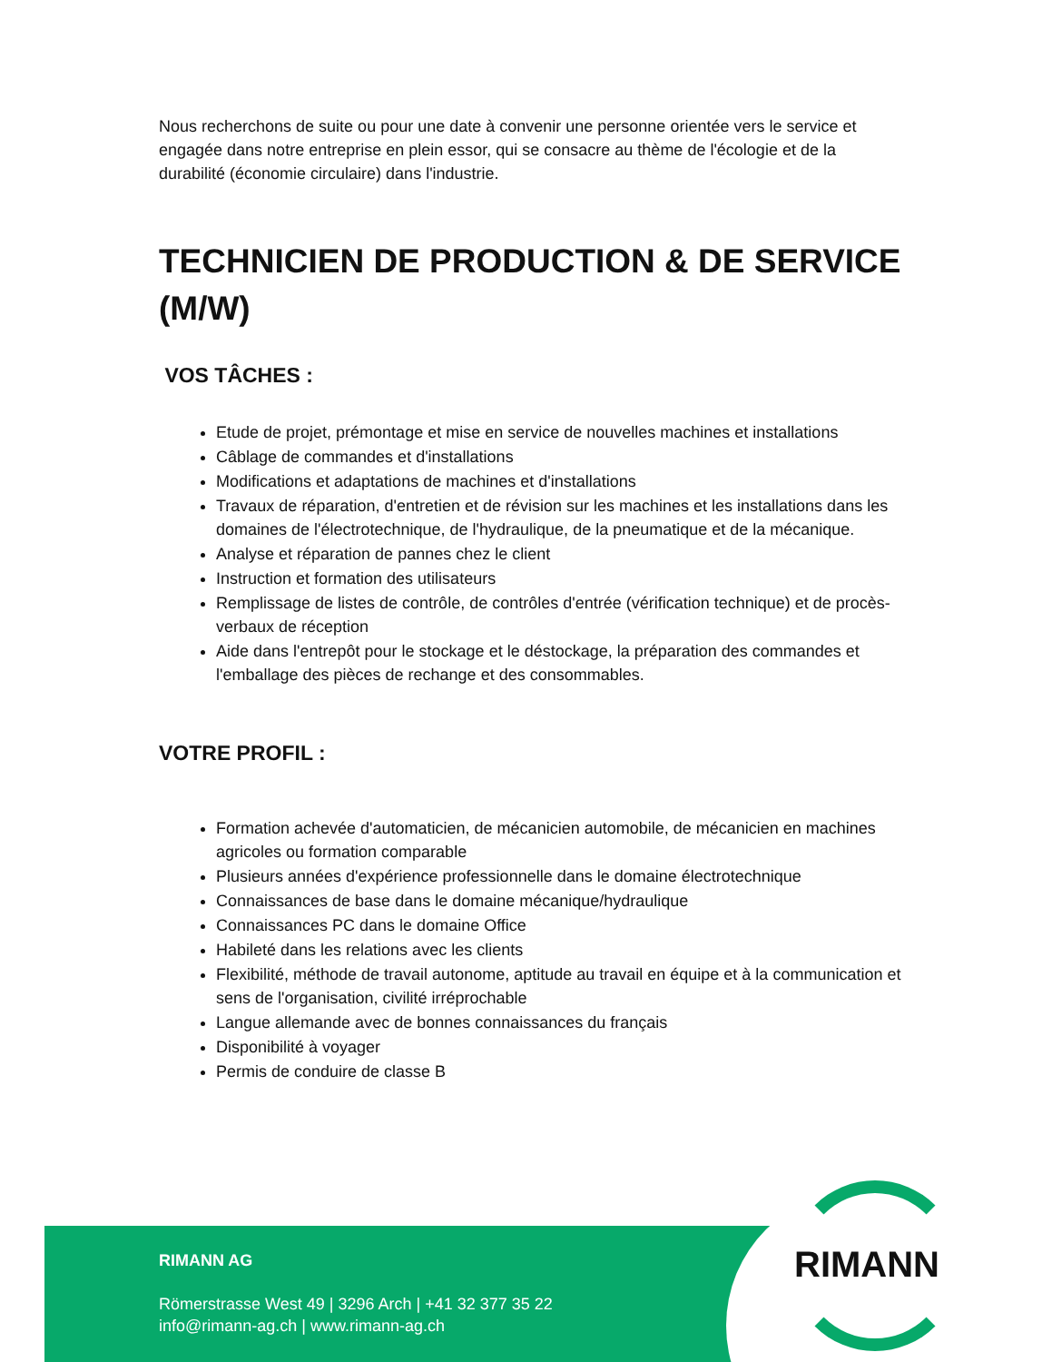Nous recherchons de suite ou pour une date à convenir une personne orientée vers le service et engagée dans notre entreprise en plein essor, qui se consacre au thème de l'écologie et de la durabilité (économie circulaire) dans l'industrie.
TECHNICIEN DE PRODUCTION & DE SERVICE (M/W)
VOS TÂCHES :
Etude de projet, prémontage et mise en service de nouvelles machines et installations
Câblage de commandes et d'installations
Modifications et adaptations de machines et d'installations
Travaux de réparation, d'entretien et de révision sur les machines et les installations dans les domaines de l'électrotechnique, de l'hydraulique, de la pneumatique et de la mécanique.
Analyse et réparation de pannes chez le client
Instruction et formation des utilisateurs
Remplissage de listes de contrôle, de contrôles d'entrée (vérification technique) et de procès-verbaux de réception
Aide dans l'entrepôt pour le stockage et le déstockage, la préparation des commandes et l'emballage des pièces de rechange et des consommables.
VOTRE PROFIL :
Formation achevée d'automaticien, de mécanicien automobile, de mécanicien en machines agricoles ou formation comparable
Plusieurs années d'expérience professionnelle dans le domaine électrotechnique
Connaissances de base dans le domaine mécanique/hydraulique
Connaissances PC dans le domaine Office
Habileté dans les relations avec les clients
Flexibilité, méthode de travail autonome, aptitude au travail en équipe et à la communication et sens de l'organisation, civilité irréprochable
Langue allemande avec de bonnes connaissances du français
Disponibilité à voyager
Permis de conduire de classe B
RIMANN AG
Römerstrasse West 49 | 3296 Arch | +41 32 377 35 22
info@rimann-ag.ch | www.rimann-ag.ch
RIMANN